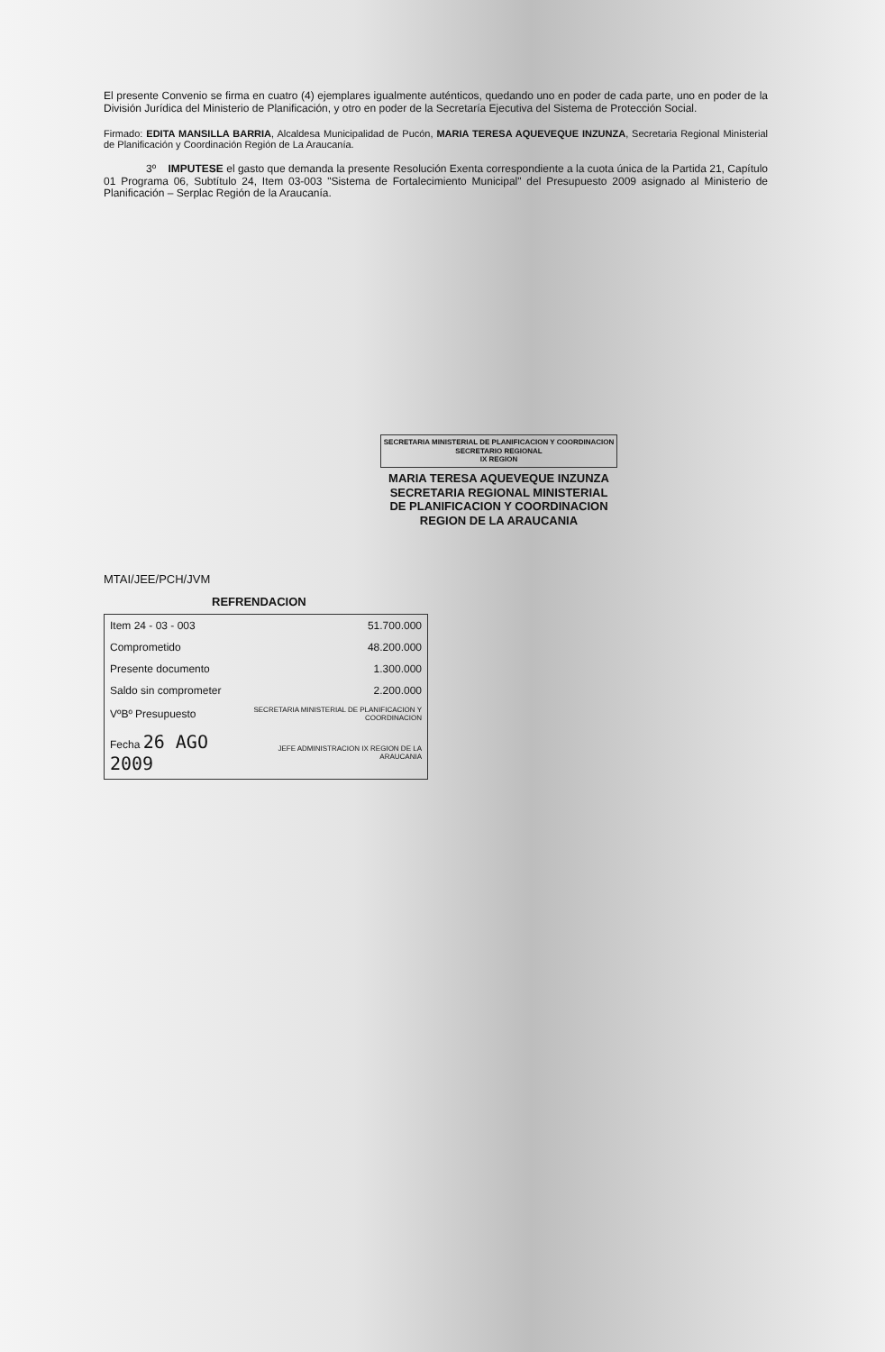El presente Convenio se firma en cuatro (4) ejemplares igualmente auténticos, quedando uno en poder de cada parte, uno en poder de la División Jurídica del Ministerio de Planificación, y otro en poder de la Secretaría Ejecutiva del Sistema de Protección Social.
Firmado: EDITA MANSILLA BARRIA, Alcaldesa Municipalidad de Pucón, MARIA TERESA AQUEVEQUE INZUNZA, Secretaria Regional Ministerial de Planificación y Coordinación Región de La Araucanía.
3º IMPUTESE el gasto que demanda la presente Resolución Exenta correspondiente a la cuota única de la Partida 21, Capítulo 01 Programa 06, Subtítulo 24, Item 03-003 "Sistema de Fortalecimiento Municipal" del Presupuesto 2009 asignado al Ministerio de Planificación – Serplac Región de la Araucanía.
SECRETARIA MINISTERIAL DE PLANIFICACION Y COORDINACION
SECRETARIO REGIONAL
IX REGION
MARIA TERESA AQUEVEQUE INZUNZA
SECRETARIA REGIONAL MINISTERIAL
DE PLANIFICACION Y COORDINACION
REGION DE LA ARAUCANIA
MTAI/JEE/PCH/JVM
REFRENDACION
| Item 24 - 03 - 003 | 51.700.000 |
| Comprometido | 48.200.000 |
| Presente documento | 1.300.000 |
| Saldo sin comprometer | 2.200.000 |
| VºBº Presupuesto | SECRETARIA MINISTERIAL DE PLANIFICACION Y COORDINACION |
| Fecha 26 AGO 2009 | JEFE ADMINISTRACION IX REGION DE LA ARAUCANIA |